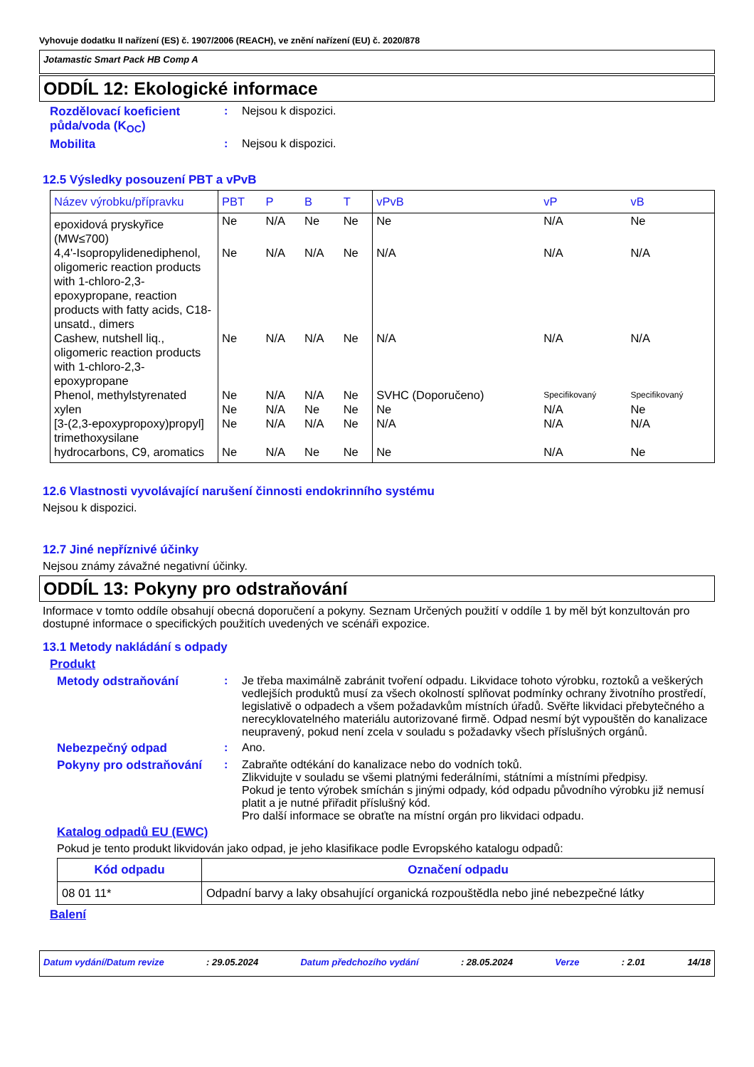Vyhovuje dodatku II nařízení (ES) č. 1907/2006 (REACH), ve znění nařízení (EU) č. 2020/878
Jotamastic Smart Pack HB Comp A
ODDÍL 12: Ekologické informace
Rozdělovací koeficient půda/voda (K<sub>OC</sub>)
: Nejsou k dispozici.
Mobilita : Nejsou k dispozici.
12.5 Výsledky posouzení PBT a vPvB
| Název výrobku/přípravku | PBT | P | B | T | vPvB | vP | vB |
| --- | --- | --- | --- | --- | --- | --- | --- |
| epoxidová pryskyřice (MW≤700) | Ne | N/A | Ne | Ne | Ne | N/A | Ne |
| 4,4'-Isopropylidenediphenol, oligomeric reaction products with 1-chloro-2,3-epoxypropane, reaction products with fatty acids, C18-unsatd., dimers | Ne | N/A | N/A | Ne | N/A | N/A | N/A |
| Cashew, nutshell liq., oligomeric reaction products with 1-chloro-2,3-epoxypropane | Ne | N/A | N/A | Ne | N/A | N/A | N/A |
| Phenol, methylstyrenated | Ne | N/A | N/A | Ne | SVHC (Doporučeno) | Specifikovaný | Specifikovaný |
| xylen | Ne | N/A | Ne | Ne | Ne | N/A | Ne |
| [3-(2,3-epoxypropoxy)propyl] trimethoxysilane | Ne | N/A | N/A | Ne | N/A | N/A | N/A |
| hydrocarbons, C9, aromatics | Ne | N/A | Ne | Ne | Ne | N/A | Ne |
12.6 Vlastnosti vyvolávající narušení činnosti endokrinního systému
Nejsou k dispozici.
12.7 Jiné nepříznivé účinky
Nejsou známy závažné negativní účinky.
ODDÍL 13: Pokyny pro odstraňování
Informace v tomto oddíle obsahují obecná doporučení a pokyny. Seznam Určených použití v oddíle 1 by měl být konzultován pro dostupné informace o specifických použitích uvedených ve scénáři expozice.
13.1 Metody nakládání s odpady
Produkt
Metody odstraňování : Je třeba maximálně zabránit tvoření odpadu. Likvidace tohoto výrobku, roztoků a veškerých vedlejších produktů musí za všech okolností splňovat podmínky ochrany životního prostředí, legislativě o odpadech a všem požadavkům místních úřadů. Svěřte likvidaci přebytečného a nerecyklovatelného materiálu autorizované firmě. Odpad nesmí být vypouštěn do kanalizace neupravený, pokud není zcela v souladu s požadavky všech příslušných orgánů.
Nebezpečný odpad : Ano.
Pokyny pro odstraňování : Zabraňte odtékání do kanalizace nebo do vodních toků.
Zlikvidujte v souladu se všemi platnými federálními, státními a místními předpisy.
Pokud je tento výrobek smíchán s jinými odpady, kód odpadu původního výrobku již nemusí platit a je nutné přiřadit příslušný kód.
Pro další informace se obraťte na místní orgán pro likvidaci odpadu.
Katalog odpadů EU (EWC)
Pokud je tento produkt likvidován jako odpad, je jeho klasifikace podle Evropského katalogu odpadů:
| Kód odpadu | Označení odpadu |
| --- | --- |
| 08 01 11* | Odpadní barvy a laky obsahující organická rozpouštědla nebo jiné nebezpečné látky |
Balení
Datum vydání/Datum revize: 29.05.2024 Datum předchozího vydání: 28.05.2024 Verze: 2.01 14/18